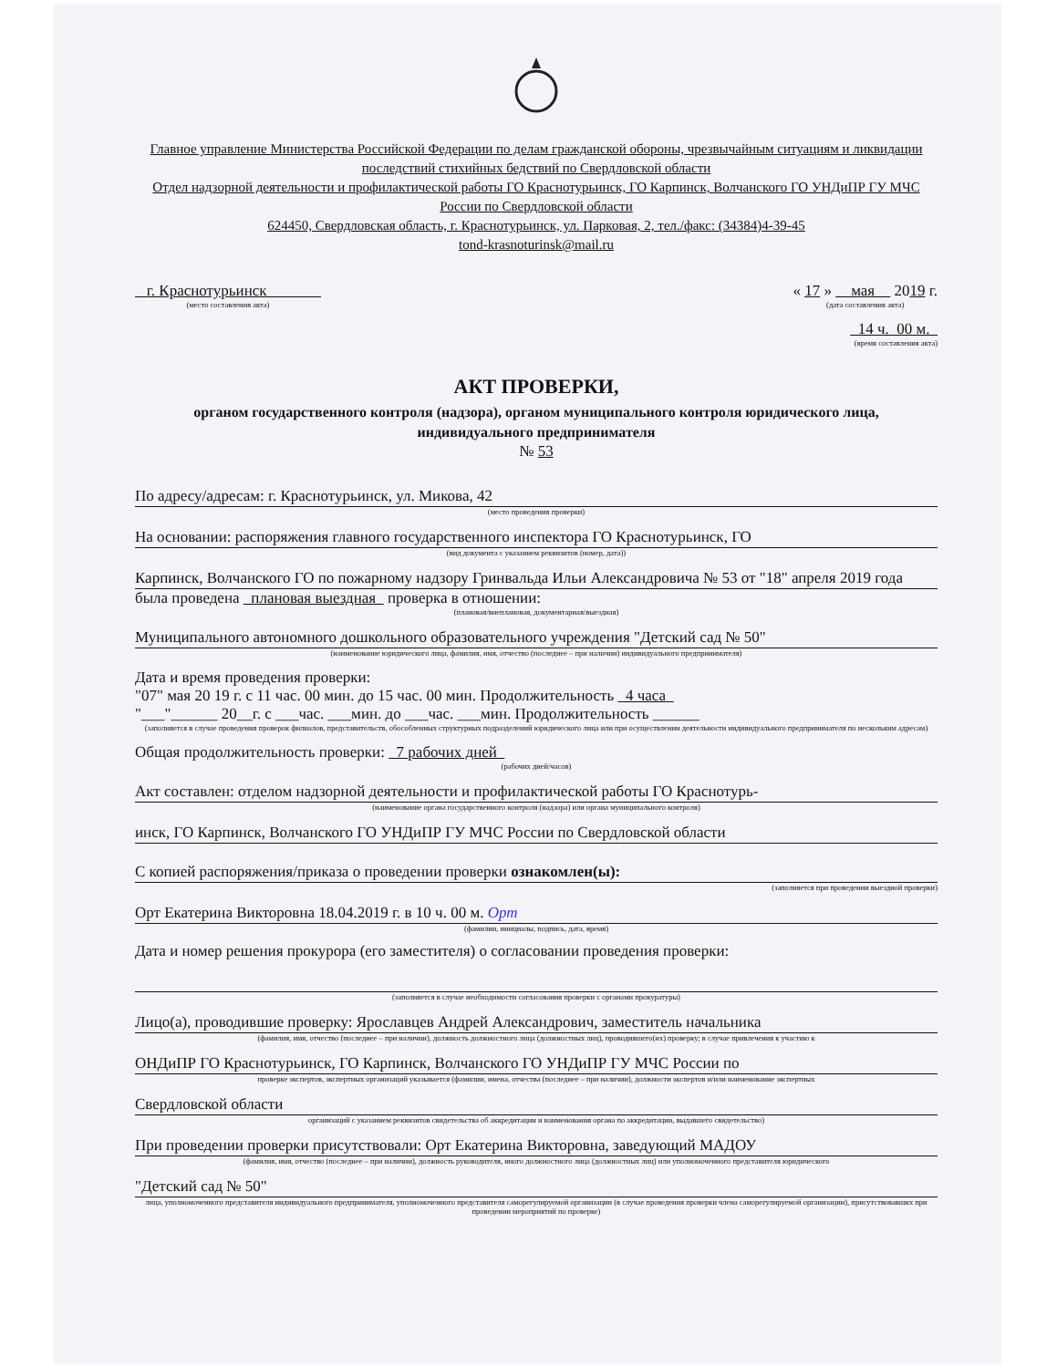Главное управление Министерства Российской Федерации по делам гражданской обороны, чрезвычайным ситуациям и ликвидации последствий стихийных бедствий по Свердловской области
Отдел надзорной деятельности и профилактической работы ГО Краснотурьинск, ГО Карпинск, Волчанского ГО УНДиПР ГУ МЧС России по Свердловской области
624450, Свердловская область, г. Краснотурьинск, ул. Парковая, 2, тел./факс: (34384)4-39-45
tond-krasnoturinsk@mail.ru
г. Краснотурьинск
(место составления акта)
« 17 » мая 2019 г.
(дата составления акта)
14 ч. 00 м.
(время составления акта)
АКТ ПРОВЕРКИ,
органом государственного контроля (надзора), органом муниципального контроля юридического лица, индивидуального предпринимателя
№ 53
По адресу/адресам: г. Краснотурьинск, ул. Микова, 42
(место проведения проверки)
На основании: распоряжения главного государственного инспектора ГО Краснотурьинск, ГО
(вид документа с указанием реквизитов (номер, дата))
Карпинск, Волчанского ГО по пожарному надзору Гринвальда Ильи Александровича № 53 от "18" апреля 2019 года
была проведена плановая выездная проверка в отношении:
(плановая/внеплановая, документарная/выездная)
Муниципального автономного дошкольного образовательного учреждения "Детский сад № 50"
(наименование юридического лица, фамилия, имя, отчество (последнее – при наличии) индивидуального предпринимателя)
Дата и время проведения проверки:
"07" мая 20 19 г. с 11 час. 00 мин. до 15 час. 00 мин. Продолжительность 4 часа
"___"______ 20__г. с ___час. ___мин. до ___час. ___мин. Продолжительность ______
(заполняется в случае проведения проверок филиалов, представительств, обособленных структурных подразделений юридического лица или при осуществлении деятельности индивидуального предпринимателя по нескольким адресам)
Общая продолжительность проверки: 7 рабочих дней
(рабочих дней/часов)
Акт составлен: отделом надзорной деятельности и профилактической работы ГО Краснотурь-
(наименование органа государственного контроля (надзора) или органа муниципального контроля)
инск, ГО Карпинск, Волчанского ГО УНДиПР ГУ МЧС России по Свердловской области
С копией распоряжения/приказа о проведении проверки ознакомлен(ы):
(заполняется при проведении выездной проверки)
Орт Екатерина Викторовна 18.04.2019 г. в 10 ч. 00 м. Орт
(фамилии, инициалы, подпись, дата, время)
Дата и номер решения прокурора (его заместителя) о согласовании проведения проверки:
(заполняется в случае необходимости согласования проверки с органами прокуратуры)
Лицо(а), проводившие проверку: Ярославцев Андрей Александрович, заместитель начальника
(фамилия, имя, отчество (последнее – при наличии), должность должностного лица (должностных лиц), проводившего(их) проверку; в случае привлечения к участию к
ОНДиПР ГО Краснотурьинск, ГО Карпинск, Волчанского ГО УНДиПР ГУ МЧС России по
проверке экспертов, экспертных организаций указывается (фамилии, имена, отчества (последнее – при наличии), должности экспертов и/или наименование экспертных
Свердловской области
организаций с указанием реквизитов свидетельства об аккредитации и наименования органа по аккредитации, выдавшего свидетельство)
При проведении проверки присутствовали: Орт Екатерина Викторовна, заведующий МАДОУ
(фамилия, имя, отчество (последнее – при наличии), должность руководителя, иного должностного лица (должностных лиц) или уполномоченного представителя юридического
"Детский сад № 50"
лица, уполномоченного представителя индивидуального предпринимателя, уполномоченного представителя саморегулируемой организации (в случае проведения проверки члена саморегулируемой организации), присутствовавших при проведении мероприятий по проверке)